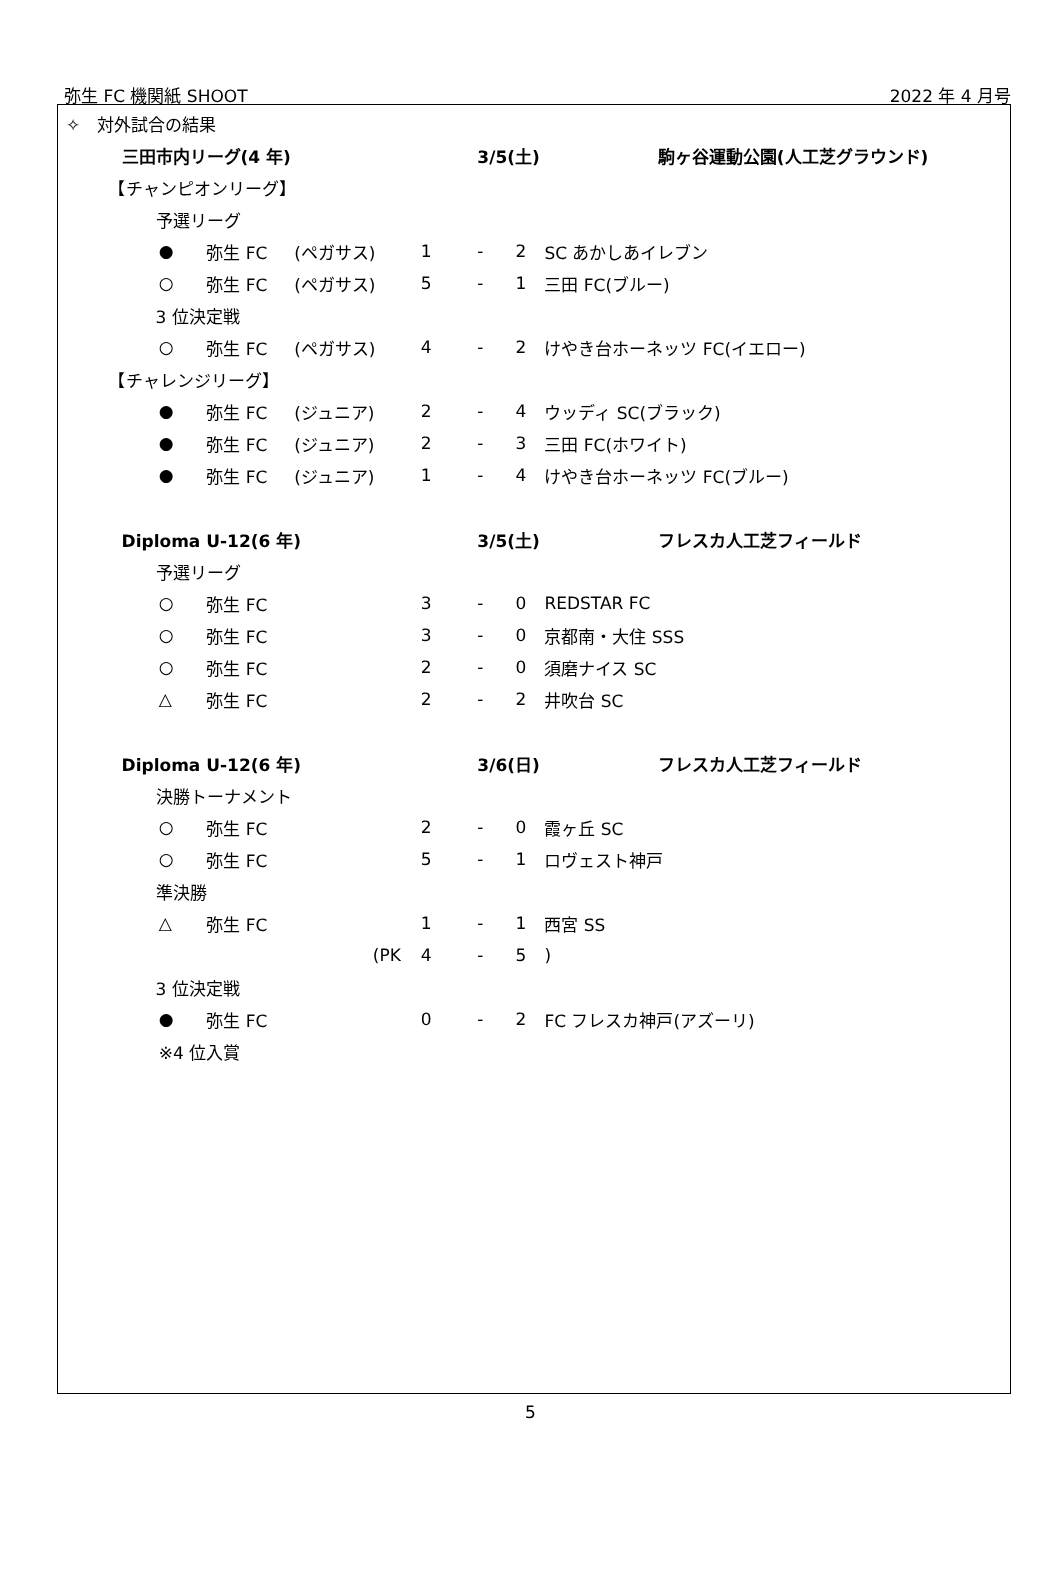弥生 FC 機関紙 SHOOT 2022 年 4 月号
✧　対外試合の結果
| | 三田市内リーグ(4 年) | | | | | 3/5(土) | | | 駒ヶ谷運動公園(人工芝グラウンド) |
| 【チャンピオンリーグ】 | | | | | | | | | |
| | 予選リーグ | | | | | | | | |
| | | ● | 弥生 FC | (ペガサス) | 1 | - | 2 | SC あかしあイレブン | |
| | | ○ | 弥生 FC | (ペガサス) | 5 | - | 1 | 三田 FC(ブルー) | |
| | 3 位決定戦 | | | | | | | | |
| | | ○ | 弥生 FC | (ペガサス) | 4 | - | 2 | けやき台ホーネッツ FC(イエロー) | |
| 【チャレンジリーグ】 | | | | | | | | | |
| | | ● | 弥生 FC | (ジュニア) | 2 | - | 4 | ウッディ SC(ブラック) | |
| | | ● | 弥生 FC | (ジュニア) | 2 | - | 3 | 三田 FC(ホワイト) | |
| | | ● | 弥生 FC | (ジュニア) | 1 | - | 4 | けやき台ホーネッツ FC(ブルー) | |
| | Diploma U-12(6 年) | | | | | 3/5(土) | | | フレスカ人工芝フィールド |
| | 予選リーグ | | | | | | | | |
| | | ○ | 弥生 FC | | 3 | - | 0 | REDSTAR FC | |
| | | ○ | 弥生 FC | | 3 | - | 0 | 京都南・大住 SSS | |
| | | ○ | 弥生 FC | | 2 | - | 0 | 須磨ナイス SC | |
| | | △ | 弥生 FC | | 2 | - | 2 | 井吹台 SC | |
| | Diploma U-12(6 年) | | | | | 3/6(日) | | | フレスカ人工芝フィールド |
| | 決勝トーナメント | | | | | | | | |
| | | ○ | 弥生 FC | | 2 | - | 0 | 霞ヶ丘 SC | |
| | | ○ | 弥生 FC | | 5 | - | 1 | ロヴェスト神戸 | |
| | 準決勝 | | | | | | | | |
| | | △ | 弥生 FC | | 1 | - | 1 | 西宮 SS | |
| | | | | (PK | 4 | - | 5 | ) | |
| | 3 位決定戦 | | | | | | | | |
| | | ● | 弥生 FC | | 0 | - | 2 | FC フレスカ神戸(アズーリ) | |
| | | ※4 位入賞 | | | | | | | |
5